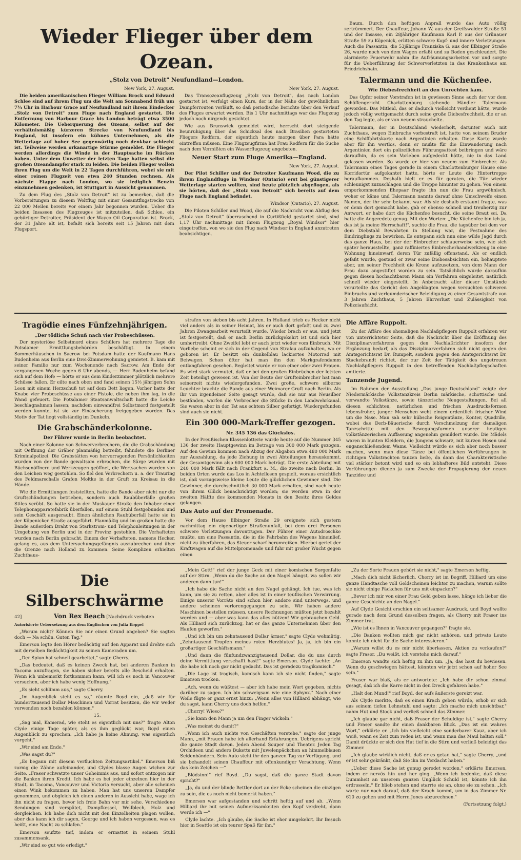Wieder Flieger über dem Ozean.
„Stolz von Detroit" Neufundland—London.
New York, 27. August.
Die beiden amerikanischen Flieger William Brock und Edward Schlee sind auf ihrem Flug um die Welt am Sonnabend früh um 7¾ Uhr in Harbour Grace auf Neufundland mit ihrem Eindecker „Stolz von Detroit" zum Fluge nach England gestartet. Die Entfernung von Harbour Grace bis London beträgt etwa 3500 Kilometer. Die Ueberquerung des Ozeans, selbst auf der verhältnismäßig kürzeren Strecke von Neufundland bis England, ist insofern ein kühnes Unternehmen, als die Wetterlage auf hoher See gegenwärtig noch denkbar schlecht ist. Teilweise werden orkanartige Stürme gemeldet. Die Flieger werden allerdings die Winde in der Hauptsache im Rücken haben. Unter dem Unwetter der letzten Tage hatten selbst die großen Ozeandampfer stark zu leiden. Die beiden Flieger wollen ihren Flug um die Welt in 22 Tagen durchführen, wobei sie mit einer reinen Flugzeit von etwa 240 Stunden rechnen. Als nächste Etappe nach London, wo sie lediglich Benzin einzunehmen gedenken, ist Stuttgart in Aussicht genommen.
Zu dem Flug des „Stolz von Detroit" ist zu bemerken, daß die Vorbereitungen zu diesem Weltflug mit einer Gesamtflugstrecke von 22 000 Meilen bereits vor einem Jahr begonnen wurden. Ueber die beiden Insassen des Flugzeuges ist mitzuteilen, daß Schlee, ein gebürtiger Detroiter, Präsident der Wayco Oil Corporation ist. Brock, der 31 Jahre alt ist, befaßt sich bereits seit 15 Jahren mit dem Flugsport.
New York, 27. August.
Das Transozeanflugzeug „Stolz von Detroit", das nach London gestartet ist, verfolgt einen Kurs, der in der Nähe der gewöhnlichen Dampferrouten verläuft, so daß periodische Berichte über den Verlauf des Fluges erwartet werden. Bis 1 Uhr nachmittags war das Flugzeug jedoch noch nirgends gesichtet.
Wie aus Brunswick gemeldet wird, herrscht dort steigende Beunruhigung über das Schicksal des nach Brasilien gestarteten Fliegers Redfern, der eigentlich heute morgen über Para hätte eintreffen müssen. Eine Flugzeugfirma hat Frau Redfern für die Suche nach dem Vermißten ein Wasserflugzeug angeboten.
Neuer Start zum Fluge Amerika—England.
New York, 27. August.
Der Pilot Schiller und der Detroiter Kaufmann Wood, die zu ihrem Englandfluge in Windsor (Ontario) erst bei günstigerer Wetterlage starten wollten, sind heute plötzlich abgeflogen, als sie hörten, daß der „Stolz von Detroit" sich bereits auf dem Fluge nach England befindet.
Windsor (Ontario), 27. August.
Die Piloten Schiller und Wood, die auf die Nachricht vom Abflug des „Stolz von Detroit" überraschend in Curtißfield gestartet sind, sind 1,17 Uhr nachmittags mit ihrem Flugzeug „Royal Windsor" hier eingetroffen, von wo sie den Flug nach Windsor in England anzutreten beabsichtigen.
Baum. Durch den heftigen Anprall wurde das Auto völlig zertrümmert. Der Chauffeur, Johann W. aus der Greifswalder Straße 51 und der Insasse, ein 28jähriger Kaufmann Karl P. aus der Grünauer Straße 59 zu Köpenick, erlitten schwere Kopf- und innere Verletzungen. Auch die Passantin, die 53jährige Franziska G. aus der Elbinger Straße 26, wurde noch von dem Wagen erfaßt und zu Boden geschleudert. Die alarmierte Feuerwehr nahm die Aufräumungsarbeiten vor und sorgte für die Ueberführung der Schwerverletzten in das Krankenhaus am Friedrichshain.
Talermann und die Küchenfee.
Wie Diebesfrechheit an den Unrechten kam.
Das Opfer seiner Vorstrafen ist in gewissem Sinne auch der vor dem Schöffengericht Charlottenburg stehende Händler Talermann geworden. Das Mitleid, das er dadurch vielleicht verdient hätte, wurde jedoch völlig wettgemacht durch seine große Diebesfrechheit, die er an den Tag legte, als er von neuem strauchelte.
Talermann, der in Deutschland wiederholt, darunter auch mit Zuchthaus, wegen Einbruchs vorbestraft ist, hatte von seinem Bruder eine Schiffahrtskarte nach Argentinien erhalten. Diese Karte wurde aber für ihn wertlos, denn er mußte für die Einwanderung nach Argentinien dort ein polizeiliches Führungsattest beibringen und wäre daraufhin, da es sein Vorleben aufgedeckt hätte, nie in das Land gelassen worden. So wurde er hier von neuem zum Einbrecher. Als Talermann eines Tages gerade in einem Charlottenburger Hause eine Korridortür aufgekantet hatte, hörte er Leute die Hintertreppe heraufkommen. Deshalb hielt er es für geraten, die Tür wieder schleunigst zuzuschlagen und die Treppe hinunter zu gehen. Von einem emporkommenden Ehepaar fragte ihn nun die Frau argwöhnisch, woher er käme und Talermann nannte darauf ohne Umschweife einen Namen, der ihr sehr bekannt war. Als sie deshalb erstaunt fragte, was er denn dort gemacht habe, gab er ebenso schnell und treuherzig zur Antwort, er habe dort die Küchenfee besucht, die seine Braut sei. Da hatte die Angeredete genug. Mit den Worten: „Die Küchenfee bin ich ja, das ist ja meine Herrschaft!", suchte die Frau, die tagsüber bei dem vor dem Diebstahl Bewahrten in Stellung war, die Festnahme des Eindringlings zu bewirken. Es entspann sich nun eine wilde Jagd durch das ganze Haus, bei der der Einbrecher schlauerweise sein, wie sich später herausstellte, ganz raffiniertes Einbrecherhandwerkzeug in eine Wohnung hineinwarf, deren Tür zufällig offenstand. Als er endlich gefaßt wurde, gestand er zwar seine Diebesabsichten ein, behauptete aber, um seiner Frechheit die Krone aufzusetzen, von dem Mann der Frau dazu angestiftet worden zu sein. Tatsächlich wurde daraufhin gegen diesen hochachtbaren Mann ein Verfahren eingeleitet, natürlich schnell wieder eingestellt. In Anbetracht aller dieser Umstände verurteilte das Gericht den Angeklagten wegen versuchten schweren Einbruchs und verleumderischer Beleidigung zu einer Gesamtstrafe von 3 Jahren Zuchthaus, 5 Jahren Ehrverlust und Zulässigkeit von Polizeiaufsicht.
Tragödie eines Fünfzehnjährigen.
„Der tödliche Schuß nach vier Probeschüssen.
Der mysteriöse Selbstmord eines Schülers hat mehrere Tage die Potsdamer Ermittlungsbehörden beschäftigt. In einem Sommerhäuschen in Sacrow bei Potsdam hatte der Kaufmann Hans Budenheim aus Berlin eine Drei-Zimmerwohnung gemietet. B. kam mit seiner Familie nur zum Wochenende nach Sacrow. Am Ende der vergangenen Woche gegen 6 Uhr abends, — Herr Budenheim befand sich auf dem Hofe — hörte er aus dem Kinderzimmer plötzlich mehrere Schüsse fallen. Er eilte nach oben und fand seinen 15½ jährigen Sohn Leon mit einem Herzschuß tot auf dem Bett liegen. Vorher hatte der Knabe vier Probeschüsse aus einer Pistole, die neben ihm lag, in die Wand gefeuert. Die Potsdamer Staatsanwaltschaft hatte die Leiche beschlagnahmen lassen; nachdem einwandfrei Selbstmord festgestellt werden konnte, ist sie zur Einäscherung freigegeben worden. Das Motiv der Tat liegt vollständig im Dunkeln.
Die Grabschänderkolonne.
Der Führer wurde in Berlin beobachtet.
Nach einer Kolonne von Schwerverbrechern, die die Grabschändung mit Oeffnung der Gräber planmäßig betreibt, fahndete die Berliner Kriminalpolizei. Die Grabstätten von hervorragenden Persönlichkeiten wurden von der Bande gewaltsam erbrochen, die Särge wurden mit Büchsenöffnern und Werkzeugen geöffnet, die Wertsachen wurden von den Leichen weg gestohlen. So fiel den Verbrechern u. a. der Trauring des Feldmarschalls Grafen Moltke in der Gruft zu Kreisau in die Hände.
Wie die Ermittlungen feststellten, hatte die Bande aber nicht nur die Gruftschändungen betrieben, sondern auch Raubüberfälle großen Stiles verübt. So hatte sie in der Muskauer Straße den Inhaber einer Telephonapparatefabrik überfallen, auf einem Stuhl festgebunden und sein Geschäft ausgeraubt. Einen ähnlichen Raubüberfall hatte sie in der Köpenicker Straße ausgeführt. Planmäßig und im großen hatte die Bande außerdem Draht von Starkstrom- und Telephonleitungen in der Umgebung von Berlin und in der Provinz gestohlen. Die Verhafteten wurden nach Berlin gebracht. Einem der Verhafteten, namens Hecker, gelang es, aus dem Untersuchungsgefängnis auszubrechen und über die Grenze nach Holland zu kommen. Seine Komplizen erhielten Zuchthaus-
strafen von sieben bis acht Jahren. In Holland trieb es Hecker nicht viel anders als in seiner Heimat, bis er auch dort gefaßt und zu zwei Jahren Zwangsarbeit verurteilt wurde. Wieder brach er aus, und jetzt ist festgestellt, daß er nach Berlin zurückgekehrt ist und sich hier umhertreibt. Ohne Zweifel lebt er auch jetzt wieder vom Einbruch. Mit Vorliebe scheint er sich in der Gegend von Stralau aufzuhalten, wo er geboren ist. Er besitzt ein dunkelblau lackiertes Motorrad mit Beiwagen. Schon öfter hat man ihn den Markgrafendamm entlangfahren gesehen. Begleitet wurde er von einer oder zwei Frauen. Es wird stark vermutet, daß er bei den großen Einbrüchen der letzten Zeit beteiligt gewesen ist. Von der Beute der Grufteinbrecher hat man seinerzeit nichts wiedergefunden. Zwei große, schwere silberne Leuchter brachte die Bande aus einer Weimarer Gruft nach Berlin. Als ihr von irgendeiner Seite gesagt wurde, daß sie nur aus Neusilber beständen, warfen die Verbrecher die Stücke in den Landwehrkanal. Sie waren aber in der Tat aus echtem Silber gefertigt. Wiedergefunden sind auch sie nicht.
Ein 300 000-Mark-Treffer gezogen.
Nr. 345 136 das Glückslos.
In der Preußischen Klassenlotterie wurde heute auf die Nummer 345 136 der zweite Hauptgewinn im Betrage von 300 000 Mark gezogen. Auf den Gewinn kommen nach Abzug der Abgaben etwa 480 000 Mark zur Auszahlung, da jede Ziehung in zwei Abteilungen herauskommt, der Gesamtgewinn also 600 000 Mark beträgt. Die erste Abteilung mit 240 000 Mark fällt nach Frankfurt a. M., die zweite nach Berlin. In beiden Orten wurde das Los in Achtellosen gespielt, woraus ersichtlich ist, daß vorzugsweise kleine Leute die glücklichen Gewinner sind. Die Gewinner, die durchschnittlich 30 000 Mark erhalten, sind nach heute von ihrem Glück benachrichtigt worden; sie werden etwa in der zweiten Hälfte des kommenden Monats in den Besitz ihres Geldes gelangen.
Das Auto auf der Promenade.
Vor dem Hause Elbinger Straße 29 ereignete sich gestern nachmittag ein eigenartiger Straßenunfall, bei dem drei Personen schwere Verletzungen davontrugen. Der Führer einer Autodroschke mußte, um eine Passantin, die in die Fahrbahn des Wagens hineinlief, nicht zu überfahren, das Steuer scharf herumreißen. Hierbei geriet der Kraftwagen auf die Mittelpromenade und fuhr mit großer Wucht gegen einen
Die Affäre Ruppolt.
Zu der Affäre des ehemaligen Nachlaßpflegers Ruppolt erfahren wir von unterrichteter Seite, daß die Nachricht über die Eröffnung des Disziplinarverfahrens gegen den Nachlaßrichter insofern der Ergänzung bedarf, als das Disziplinarverfahren sich nicht gegen den Amtsgerichtsrat Dr. Rumpelt, sondern gegen den Amtsgerichtsrat Dr. Stackebrandt richtet, der zur Zeit der Tätigkeit des ungetreuen Nachlaßpflegers Ruppolt in den betreffenden Nachlaßpflegschaften amtierte.
Tanzende Jugend.
Im Rahmen der Ausstellung „Das junge Deutschland" zeigte der Niedermärkische Volkstanzkreis Berlin märkische, schottische und verwandte Volkstänze, sowie tänzerische Neugestaltungen. Bei all diesen schlichten, natürlichen und frischen Ausdrucksformen lebensfroher, junger Menschen weht einem ordentlich frischer Wind um die Nase. Man sah sehr hübsche Reigentänze, Konter, Quadrille, wobei das Derb-Bäuerische durch Verschmelzung der damaligen Tanzschritte mit den Bewegungsformen unserer heutigen volkstänzerischen Auffassung angenehm gemildert wurde. Die Mädels waren in bunten Kleidern, die Jungens schwarz, mit kurzen Hosen und enganschließendem Wams. Vielleicht würde es sich aber noch besser machen, wenn man diese Tänze bei öffentlichen Vorführungen in richtigen Volkstrachten tanzen ließe, da dann das Charakteristische viel stärker betont wird und so ein lebhafteres Bild entsteht. Diese Vorführungen dienen ja zum Zwecke der Propagierung der neuen Tanzidee und
Die Silberschwärme
42] Von Rex Beach [Nachdruck verboten
Autorisierte Uebersetzung aus dem Englischen von Julia Koppel
„Warum nicht? Können Sie mir einen Grund angeben? Sie sagten doch — Na schön. Guten Tag."
Emerson legte den Hörer bedächtig auf den Apparat und drehte sich mit derselben Bedächtigkeit zu seinen Kameraden um.
„Der Spion hat schnell gearbeitet," sagte Cherry.
„Das bedeutet, daß es keinen Zweck hat, bei anderen Banken in Tacoma anzufragen, sie haben sicher bereits alle Bescheid erhalten. Wenn ich unbemerkt fortkommen kann, will ich es noch in Vancouver versuchen, aber ich habe wenig Hoffnung."
„Es sieht schlimm aus," sagte Cherry.
„Im Augenblick steht es so," räumte Boyd ein, „daß wir für hunderttausend Dollar Maschinen und Vorrat besitzen, die wir weder verwenden noch bezahlen können."
15.
„Sag mal, Kamerad, wie steht es eigentlich mit uns?" fragte Alton Clyde einige Tage später, als es ihm geglückt war, Boyd einen Augenblick zu sprechen. „Ich habe ja keine Ahnung, was eigentlich vorgeht."
„Wir sind am Ende."
„Was sagst du?"
„Es begann mit diesem verfluchten Zeitungsartikel." Emerson biß zornig die Zähne aufeinander, und Clydes blasse Augen wichen zur Seite. „Fraser schwatzte unser Geheimnis aus, und sofort entzogen mir die Banken ihren Kredit. Ich habe es bei jeder einzelnen hier in der Stadt, in Tacoma, Vancouver und Victoria versucht, aber alle scheinen einen Wink bekommen zu haben. Man hat uns unseren Dampfer genommen, und obgleich ich einen anderen in Aussicht habe, wage ich ihn nicht zu fragen, bevor ich freie Bahn vor mir sehe. Verschiedene Sendungen sind verspätet, Dampfkessel, Wellblech, Holz und dergleichen. Ich habe dich nicht mit den Einzelheiten plagen wollen, aber das kann ich dir sagen, George und ich haben vergessen, was es heißt, eine Nacht zu schlafen."
Emerson seufzte tief, indem er ermattet in seinem Stuhl zusammensank.
„Wir sind so gut wie erledigt."
„Mein Gott!" rief der junge Geck mit einer komischen Sorgenfalte auf der Stirn. „Wenn du die Sache an den Nagel hängst, wa sollen wir anderen dann tun!"
„Ich habe die Sache nicht an den Nagel gehängt. Ich tue, was ich kann, um sie zu retten, aber alles ist in einer teuflischen Verwirrung. Einige unserer Vorräte sind schon hier, andere sind unterwegs, und andere scheinen verlorengegangen zu sein. Wir haben andere Maschinen bestellen müssen, unsere Rechnungen müßten jetzt bezahlt werden und — aber was kann das alles nützen! Wir gebrauchen Geld. Als Hilliard sich zurückzog, hat er das ganze Unternehmen über den Haufen geworfen."
„Und ich bin um zehntausend Dollar ärmer," sagte Clyde wehmütig. „Zehntausend Tropfen meines roten Herzblutes! Ja, ja, ich bin ein großartiger Geschäftsmann."
„Und dann die fünfundzwanzigtausend Dollar, die du uns durch deine Vermittlung verschafft hast!" sagte Emerson. Clyde lachte: „An die habe ich noch gar nicht gedacht. Das ist geradezu tragikomisch."
„Die Lage ist tragisch, komisch kann ich sie nicht finden," sagte Emerson trocken.
„Ach, wenn du wüßtest — aber ich habe mein Wort gegeben, nichts darüber zu sagen. Ich bin schweigsam wie eine Sphynx." Nach einer Weile fügte er ganz ernst hinzu: „Wenn alles von Hilliard abhängt, wie du sagst, kann Cherry uns doch helfen."
„Cherry! Wieso?"
„Sie kann den Mann ja um den Finger wickeln."
„Was meinst du damit?"
„Wenn ich auch nichts von Geschäften verstehe," sagte der junge Mann, „mit Frauen habe ich allerhand Erfahrungen. Uebrigens spricht die ganze Stadt davon. Jeden Abend Souper und Theater. Jeden Tag Orchideen und andere Buketts mit Juwelenpäckchen an himmelblauen Seidenbändern. Sein Auto steht ihr den ganzen Tag zur Verfügung, und sie behandelt seinen Chauffeur mit offenkundiger Verachtung. Wenn das kein Zeichen —"
„Blödsinn!" rief Boyd. „Du sagst, daß die ganze Stadt davon spricht?"
„Ja, du und der blinde Bettler dort an der Ecke scheinen die einzigen zu sein, die es noch nicht bemerkt haben."
Emerson war aufgestanden und schritt heftig auf und ab. „Wenn Hilliard ihr mit seinen Aufmerksamkeiten den Kopf verdreht, dann werde ich —"
Clyde lachte. „Ich glaube, die Sache ist eher umgekehrt. Ihr Besuch hier in Seattle ist ein teurer Spaß für ihn."
„Zu der Sorte Frauen gehört sie nicht," sagte Emerson heftig.
„Mach dich nicht lächerlich. Cherry ist im Begriff, Hilliard um eine ganze Handtasche voll Geldscheinen leichter zu machen, warum sollte sie nicht einige Päckchen für uns mit einpacken?"
„Bevor ich mir von einer Frau Geld geben lasse, hänge ich lieber die ganze Geschichte an den Nagel."
Auf Clyde Gesicht erschien ein seltsamer Ausdruck, und Boyd wollte gerade nach dem Grund desselben fragen, als Cherry mit Fraser ins Zimmer trat.
„Wie ist es Ihnen in Vancouver gegangen?" fragte sie.
„Die Banken wollten mich gar nicht anhören, und private Leute konnte ich nicht für die Sache interessieren."
„Warum willst du es mir nicht überlassen, Aktien zu verkaufen?" sagte Fraser. „Du weißt, ich verstehe mich darauf."
Emerson wandte sich heftig zu ihm um. „Ja, das hast du bewiesen. Wenn du geschwiegen hättest, könnten wir jetzt schon auf hoher See sein."
Fraser war blaß, als er antwortete: „Ich habe dir schon einmal gesagt, daß ich die Karre nicht in den Dreck gefahren habe."
„Halt den Mund!" rief Boyd, der aufs äußerste gereizt war.
Als Clyde merkte, daß es einen Krach geben würde, erhob er sich aus seinem tiefen Lehnstuhl und sagte: „Ich mache mich unsichtbar," nahm Hut und Stock und verließ schnell das Zimmer.
„Ich glaube gar nicht, daß Fraser der Schuldige ist," sagte Cherry und Fraser sandte ihr einen dankbaren Blick. „Das ist ein wahres Wort," erklärte er. „Ich bin vielleicht eine sonderbarer Kauz, aber ich weiß, wann es Zeit zum reden ist, und wann man das Maul halten soll." Damit drückte er sich den Hut tief in die Stirn und verließ beleidigt das Zimmer.
„Ich glaube wirklich nicht, daß er es getan hat," sagte Cherry, „und er ist sehr gekränkt, daß Sie ihn im Verdacht haben."
„Ueber diese Sache ist genug geredet worden," erklärte Emerson, indem er nervös hin und her ging. „Wenn ich bedenke, daß diese Dummheit an unserem ganzen Unglück Schuld ist, könnte ich ihn erdrosseln." Er blieb stehen und starrte sie an, ohne sie zu sehen. „Ich warte nur noch darauf, daß der Krach kommt, um in das Zimmer Nr. 610 zu gehen und mit Herrn Jones abzurechnen."
(Fortsetzung folgt.)